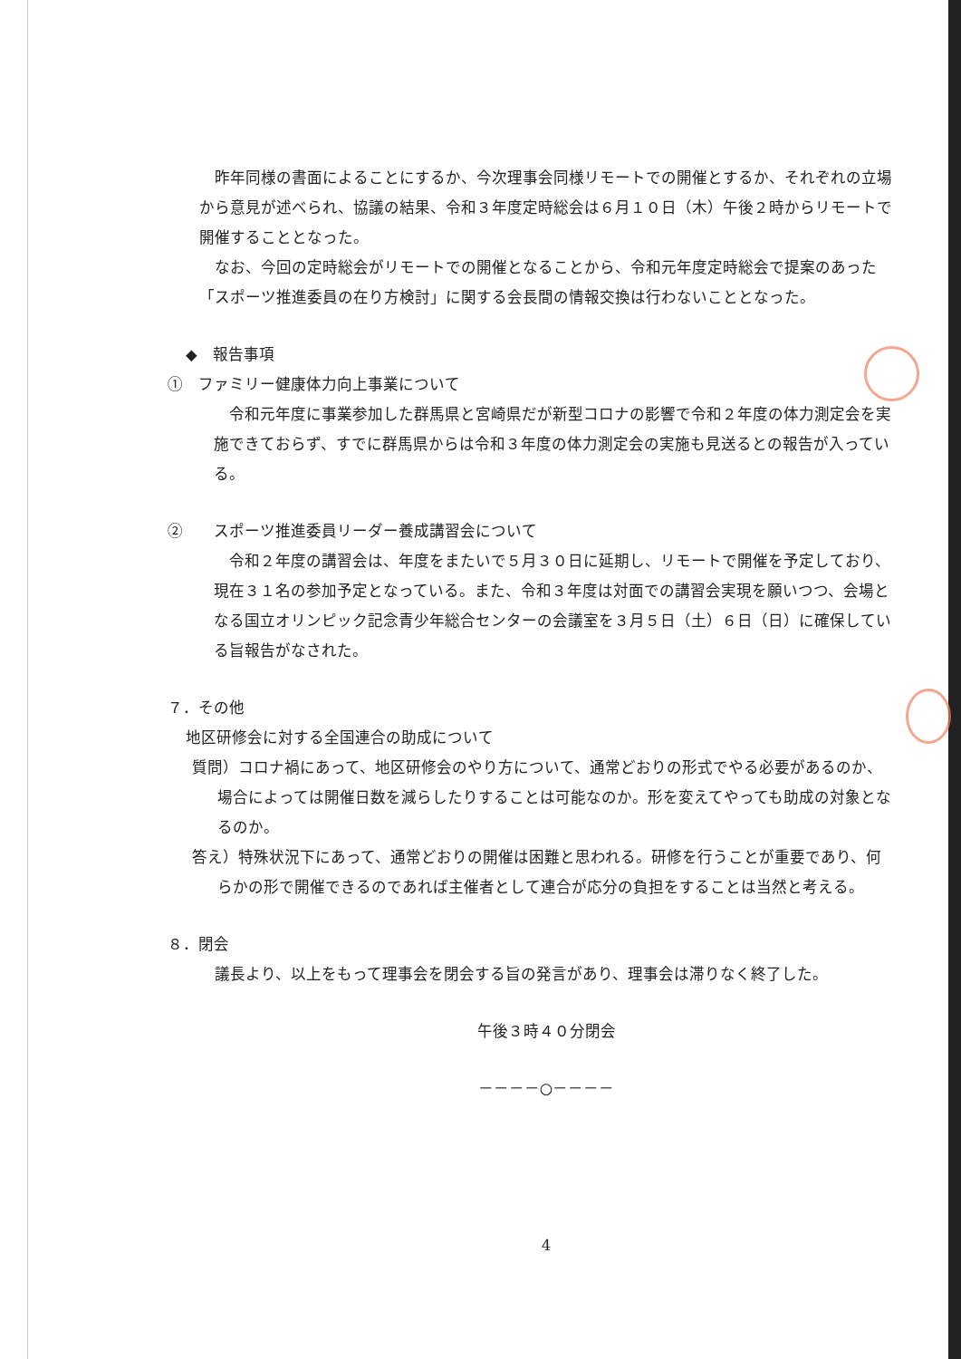昨年同様の書面によることにするか、今次理事会同様リモートでの開催とするか、それぞれの立場から意見が述べられ、協議の結果、令和３年度定時総会は６月１０日（木）午後２時からリモートで開催することとなった。
なお、今回の定時総会がリモートでの開催となることから、令和元年度定時総会で提案のあった「スポーツ推進委員の在り方検討」に関する会長間の情報交換は行わないこととなった。
◆　報告事項
①　ファミリー健康体力向上事業について
令和元年度に事業参加した群馬県と宮崎県だが新型コロナの影響で令和２年度の体力測定会を実施できておらず、すでに群馬県からは令和３年度の体力測定会の実施も見送るとの報告が入っている。
②　　スポーツ推進委員リーダー養成講習会について
令和２年度の講習会は、年度をまたいで５月３０日に延期し、リモートで開催を予定しており、現在３１名の参加予定となっている。また、令和３年度は対面での講習会実現を願いつつ、会場となる国立オリンピック記念青少年総合センターの会議室を３月５日（土）６日（日）に確保している旨報告がなされた。
７．その他
地区研修会に対する全国連合の助成について
質問）コロナ禍にあって、地区研修会のやり方について、通常どおりの形式でやる必要があるのか、場合によっては開催日数を減らしたりすることは可能なのか。形を変えてやっても助成の対象となるのか。
答え）特殊状況下にあって、通常どおりの開催は困難と思われる。研修を行うことが重要であり、何らかの形で開催できるのであれば主催者として連合が応分の負担をすることは当然と考える。
８．閉会
議長より、以上をもって理事会を閉会する旨の発言があり、理事会は滞りなく終了した。
午後３時４０分閉会
－－－－○－－－－
4